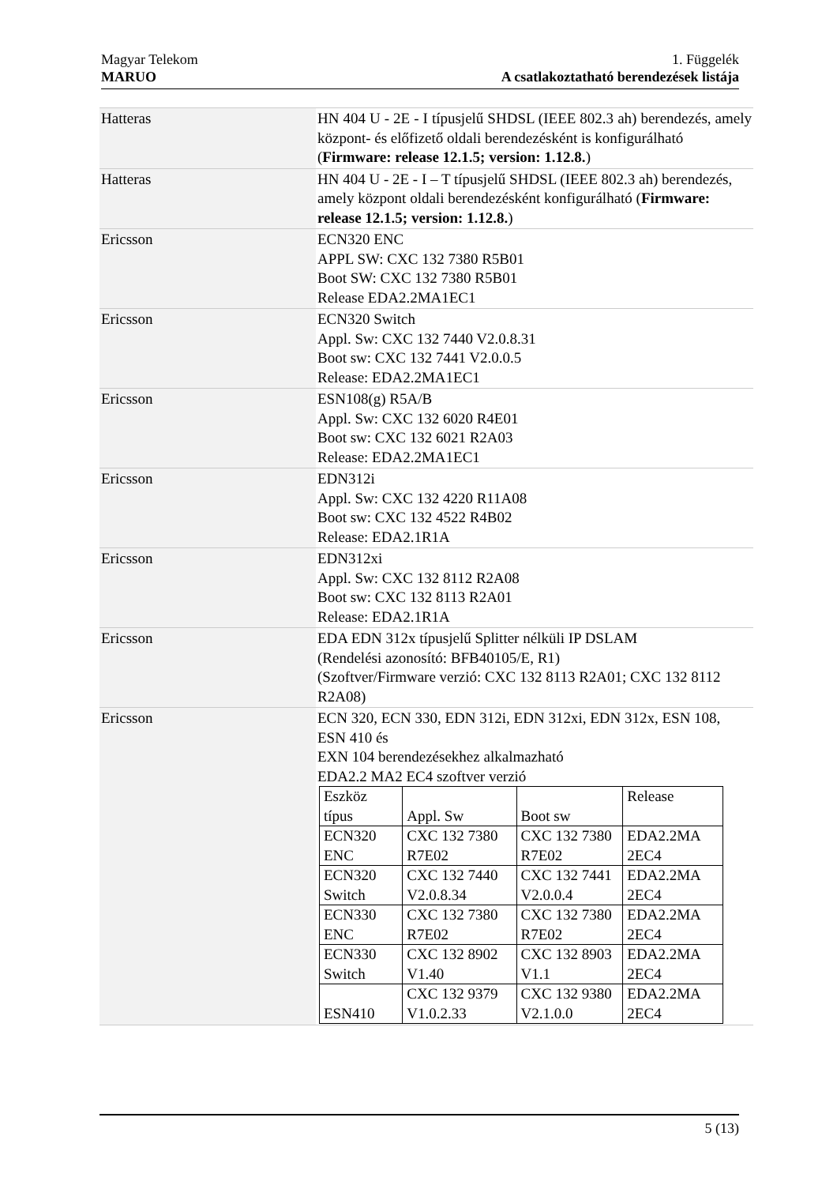1. Függelék
A csatlakoztatható berendezések listája Magyar Telekom
MARUO
| Hatteras | HN 404 U - 2E - I típusjelű SHDSL (IEEE 802.3 ah) berendezés, amely központ- és előfizető oldali berendezésként is konfigurálható ( Firmware: release 12.1.5; version: 1.12.8. ) |
| Hatteras | HN 404 U - 2E - I – T típusjelű SHDSL (IEEE 802.3 ah) berendezés, amely központ oldali berendezésként konfigurálható ( Firmware: release 12.1.5; version: 1.12.8. ) |
| Ericsson | ECN320 ENC APPL SW: CXC 132 7380 R5B01 Boot SW: CXC 132 7380 R5B01 Release EDA2.2MA1EC1 |
| Ericsson | ECN320 Switch Appl. Sw: CXC 132 7440 V2.0.8.31 Boot sw: CXC 132 7441 V2.0.0.5 Release: EDA2.2MA1EC1 |
| Ericsson | ESN108(g) R5A/B Appl. Sw: CXC 132 6020 R4E01 Boot sw: CXC 132 6021 R2A03 Release: EDA2.2MA1EC1 |
| Ericsson | EDN312i Appl. Sw: CXC 132 4220 R11A08 Boot sw: CXC 132 4522 R4B02 Release: EDA2.1R1A |
| Ericsson | EDN312xi Appl. Sw: CXC 132 8112 R2A08 Boot sw: CXC 132 8113 R2A01 Release: EDA2.1R1A |
| Ericsson | EDA EDN 312x típusjelű Splitter nélküli IP DSLAM (Rendelési azonosító: BFB40105/E, R1) (Szoftver/Firmware verzió: CXC 132 8113 R2A01; CXC 132 8112 R2A08) |
| Ericsson | ECN 320, ECN 330, EDN 312i, EDN 312xi, EDN 312x, ESN 108, ESN 410 és EXN 104 berendezésekhez alkalmazható EDA2.2 MA2 EC4 szoftver verzió / Eszköz típus / Appl. Sw / Boot sw / Release / / ECN320 ENC / CXC 132 7380 R7E02 / CXC 132 7380 R7E02 / EDA2.2MA 2EC4 / / ECN320 Switch / CXC 132 7440 V2.0.8.34 / CXC 132 7441 V2.0.0.4 / EDA2.2MA 2EC4 / / ECN330 ENC / CXC 132 7380 R7E02 / CXC 132 7380 R7E02 / EDA2.2MA 2EC4 / / ECN330 Switch / CXC 132 8902 V1.40 / CXC 132 8903 V1.1 / EDA2.2MA 2EC4 / / ESN410 / CXC 132 9379 V1.0.2.33 / CXC 132 9380 V2.1.0.0 / EDA2.2MA 2EC4 / |
5 (13)